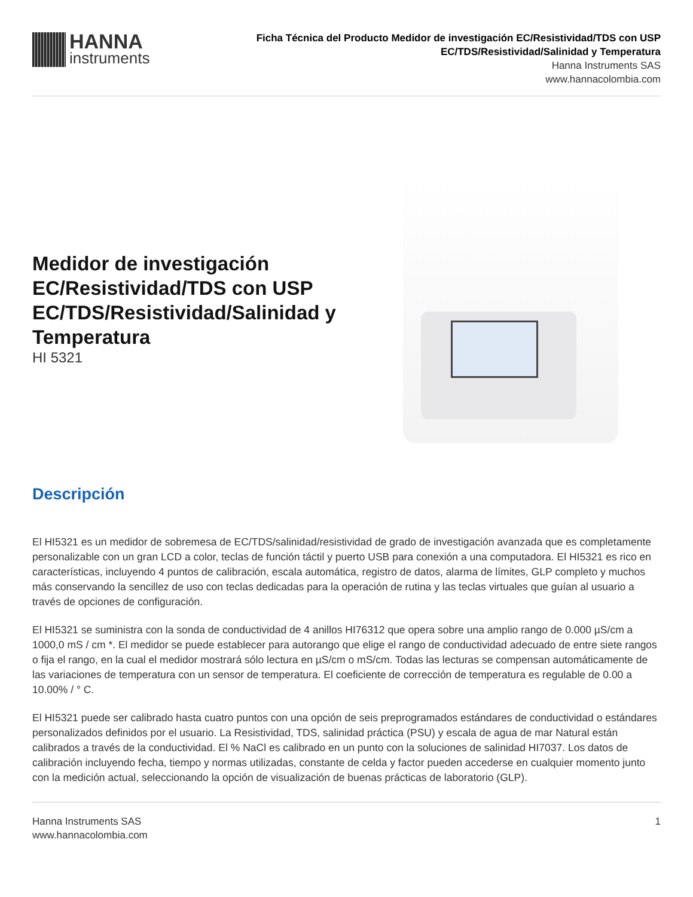HANNA
instruments
Ficha Técnica del Producto Medidor de investigación EC/Resistividad/TDS con USP
EC/TDS/Resistividad/Salinidad y Temperatura
Hanna Instruments SAS
www.hannacolombia.com
Medidor de investigación EC/Resistividad/TDS con USP EC/TDS/Resistividad/Salinidad y Temperatura
HI 5321
Descripción
El HI5321 es un medidor de sobremesa de EC/TDS/salinidad/resistividad de grado de investigación avanzada que es completamente personalizable con un gran LCD a color, teclas de función táctil y puerto USB para conexión a una computadora. El HI5321 es rico en características, incluyendo 4 puntos de calibración, escala automática, registro de datos, alarma de límites, GLP completo y muchos más conservando la sencillez de uso con teclas dedicadas para la operación de rutina y las teclas virtuales que guían al usuario a través de opciones de configuración.
El HI5321 se suministra con la sonda de conductividad de 4 anillos HI76312 que opera sobre una amplio rango de 0.000 µS/cm a 1000,0 mS / cm *. El medidor se puede establecer para autorango que elige el rango de conductividad adecuado de entre siete rangos o fija el rango, en la cual el medidor mostrará sólo lectura en µS/cm o mS/cm. Todas las lecturas se compensan automáticamente de las variaciones de temperatura con un sensor de temperatura. El coeficiente de corrección de temperatura es regulable de 0.00 a 10.00% / ° C.
El HI5321 puede ser calibrado hasta cuatro puntos con una opción de seis preprogramados estándares de conductividad o estándares personalizados definidos por el usuario. La Resistividad, TDS, salinidad práctica (PSU) y escala de agua de mar Natural están calibrados a través de la conductividad. El % NaCl es calibrado en un punto con la soluciones de salinidad HI7037. Los datos de calibración incluyendo fecha, tiempo y normas utilizadas, constante de celda y factor pueden accederse en cualquier momento junto con la medición actual, seleccionando la opción de visualización de buenas prácticas de laboratorio (GLP).
Hanna Instruments SAS
www.hannacolombia.com
1